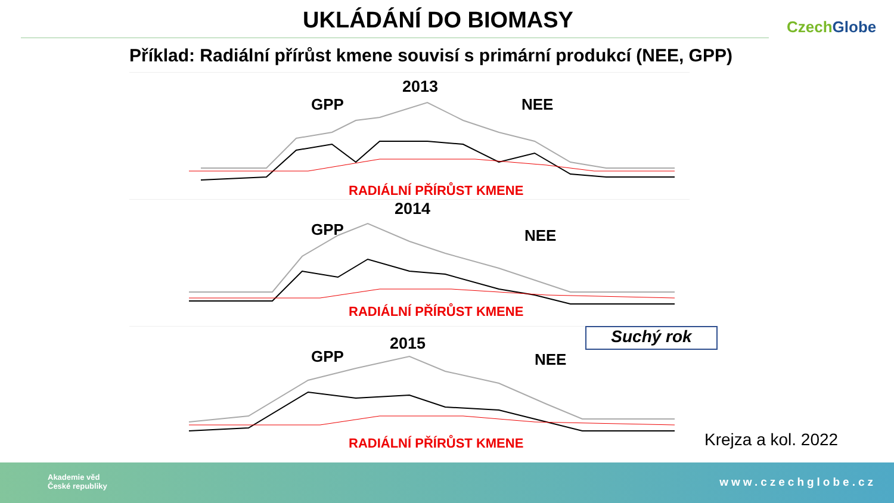UKLÁDÁNÍ DO BIOMASY CzechGlobe
Příklad: Radiální přírůst kmene souvisí s primární produkcí (NEE, GPP)
2013
GPP NEE
RADIÁLNÍ PŘÍRŮST KMENE
2014
GPP NEE
RADIÁLNÍ PŘÍRŮST KMENE
2015
GPP NEE
RADIÁLNÍ PŘÍRŮST KMENE
Suchý rok
Krejza a kol. 2022
Akademie věd
České republiky
www.czechglobe.cz